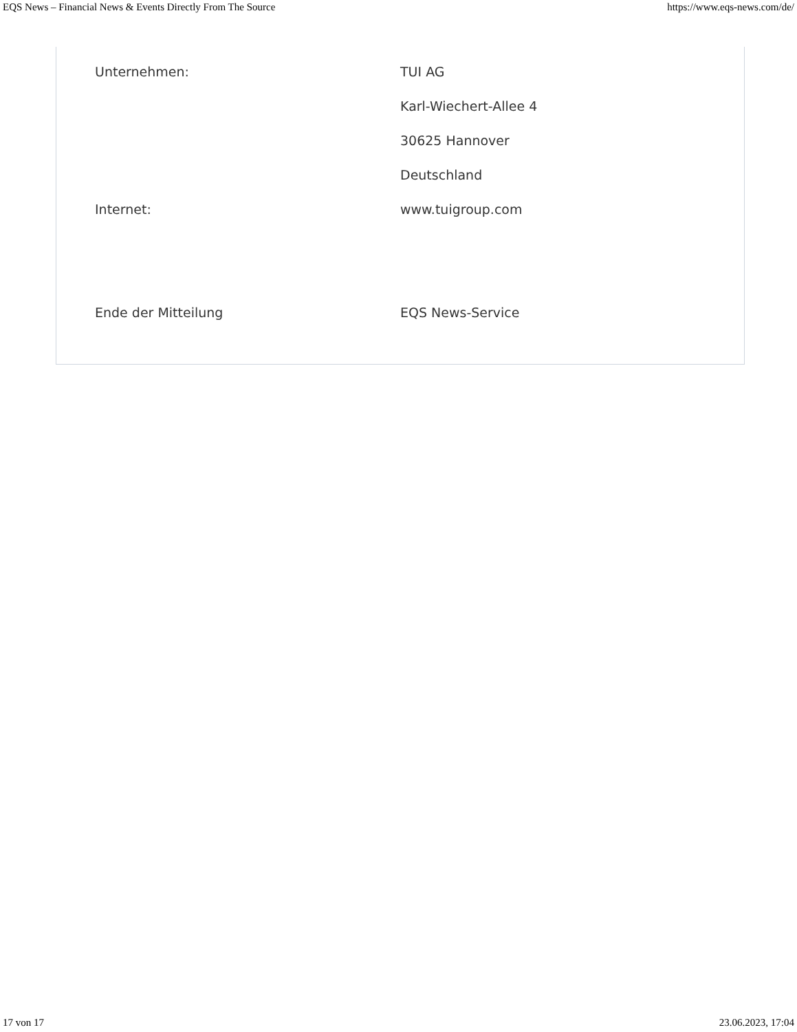EQS News – Financial News & Events Directly From The Source https://www.eqs-news.com/de/
| Unternehmen: | TUI AG |
| | Karl-Wiechert-Allee 4 |
| | 30625 Hannover |
| | Deutschland |
| Internet: | www.tuigroup.com |
| Ende der Mitteilung | EQS News-Service |
17 von 17 23.06.2023, 17:04